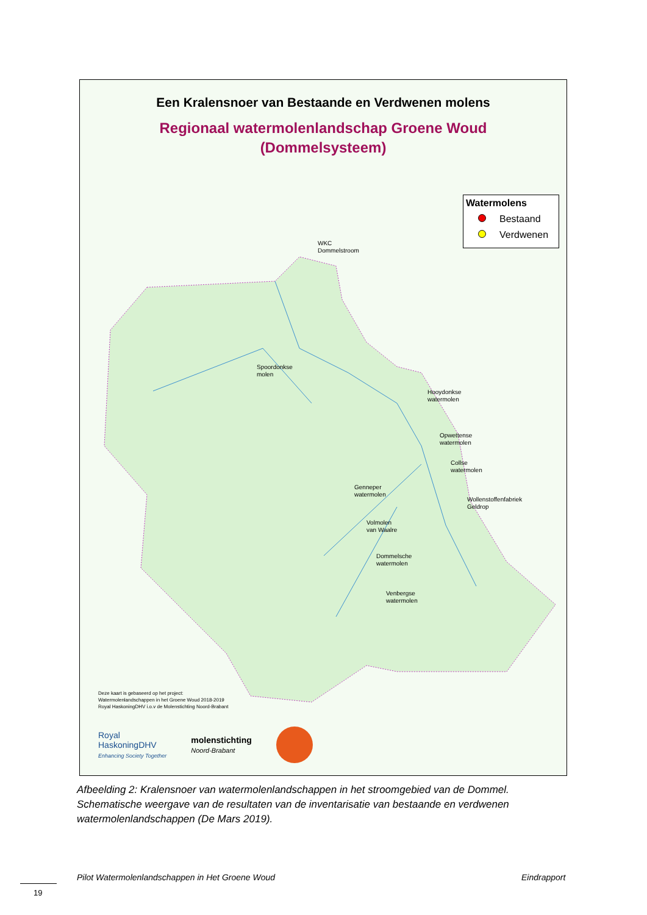Een Kralensnoer van Bestaande en Verdwenen molens
Regionaal watermolenlandschap Groene Woud
(Dommelsysteem)
Watermolens
Bestaand
Verdwenen
WKC
Dommelstroom
Spoordonkse
molen
Hooydonkse
watermolen
Opwettense
watermolen
Collse
watermolen
Genneper
watermolen
Wollenstoffenfabriek
Geldrop
Volmolen
van Waalre
Dommelsche
watermolen
Venbergse
watermolen
Deze kaart is gebaseerd op het project:
Watermolenlandschappen in het Groene Woud 2018-2019
Royal HaskoningDHV i.o.v de Molenstichting Noord-Brabant
Royal
HaskoningDHV
Enhancing Society Together
molenstichting
Noord-Brabant
Afbeelding 2: Kralensnoer van watermolenlandschappen in het stroomgebied van de Dommel. Schematische weergave van de resultaten van de inventarisatie van bestaande en verdwenen watermolenlandschappen (De Mars 2019).
Pilot Watermolenlandschappen in Het Groene Woud
Eindrapport
19